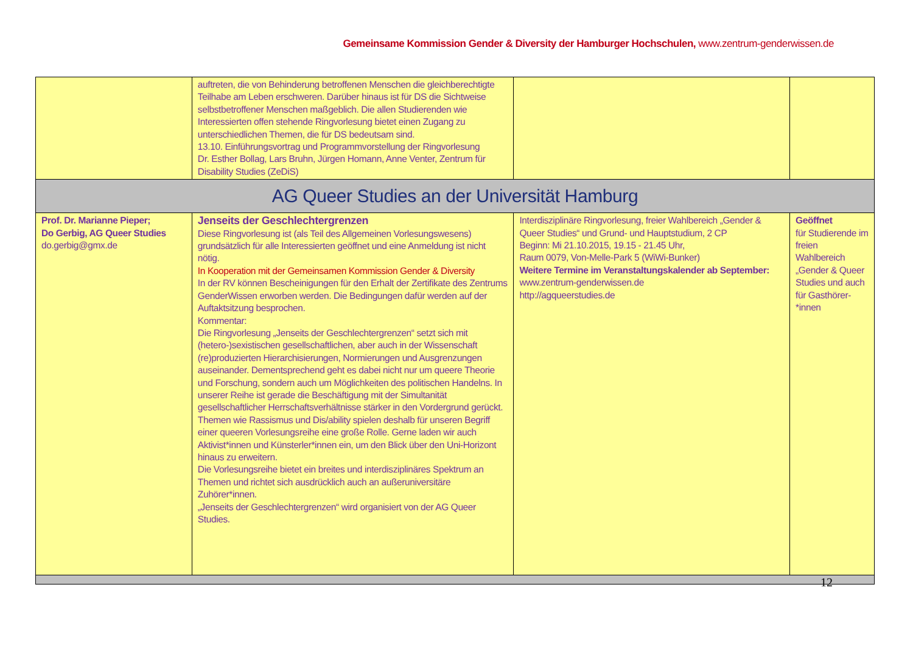Gemeinsame Kommission Gender & Diversity der Hamburger Hochschulen, www.zentrum-genderwissen.de
| | auftreten, die von Behinderung betroffenen Menschen die gleichberechtigte Teilhabe am Leben erschweren. Darüber hinaus ist für DS die Sichtweise selbstbetroffener Menschen maßgeblich. Die allen Studierenden wie Interessierten offen stehende Ringvorlesung bietet einen Zugang zu unterschiedlichen Themen, die für DS bedeutsam sind. 13.10. Einführungsvortrag und Programmvorstellung der Ringvorlesung Dr. Esther Bollag, Lars Bruhn, Jürgen Homann, Anne Venter, Zentrum für Disability Studies (ZeDiS) | | |
| AG Queer Studies an der Universität Hamburg | | | |
| Prof. Dr. Marianne Pieper; Do Gerbig, AG Queer Studies do.gerbig@gmx.de | Jenseits der Geschlechtergrenzen Diese Ringvorlesung ist (als Teil des Allgemeinen Vorlesungswesens) grundsätzlich für alle Interessierten geöffnet und eine Anmeldung ist nicht nötig. In Kooperation mit der Gemeinsamen Kommission Gender & Diversity In der RV können Bescheinigungen für den Erhalt der Zertifikate des Zentrums GenderWissen erworben werden. Die Bedingungen dafür werden auf der Auftaktsitzung besprochen. Kommentar: Die Ringvorlesung „Jenseits der Geschlechtergrenzen“ setzt sich mit (hetero-)sexistischen gesellschaftlichen, aber auch in der Wissenschaft (re)produzierten Hierarchisierungen, Normierungen und Ausgrenzungen auseinander. Dementsprechend geht es dabei nicht nur um queere Theorie und Forschung, sondern auch um Möglichkeiten des politischen Handelns. In unserer Reihe ist gerade die Beschäftigung mit der Simultanität gesellschaftlicher Herrschaftsverhältnisse stärker in den Vordergrund gerückt. Themen wie Rassismus und Dis/ability spielen deshalb für unseren Begriff einer queeren Vorlesungsreihe eine große Rolle. Gerne laden wir auch Aktivist*innen und Künsterler*innen ein, um den Blick über den Uni-Horizont hinaus zu erweitern. Die Vorlesungsreihe bietet ein breites und interdisziplinäres Spektrum an Themen und richtet sich ausdrücklich auch an außeruniversitäre Zuhörer*innen. „Jenseits der Geschlechtergrenzen“ wird organisiert von der AG Queer Studies. | Interdisziplinäre Ringvorlesung, freier Wahlbereich „Gender & Queer Studies“ und Grund- und Hauptstudium, 2 CP Beginn: Mi 21.10.2015, 19.15 - 21.45 Uhr, Raum 0079, Von-Melle-Park 5 (WiWi-Bunker) Weitere Termine im Veranstaltungskalender ab September: www.zentrum-genderwissen.de http://agqueerstudies.de | Geöffnet für Studierende im freien Wahlbereich „Gender & Queer Studies und auch für Gasthörer-*innen |
12